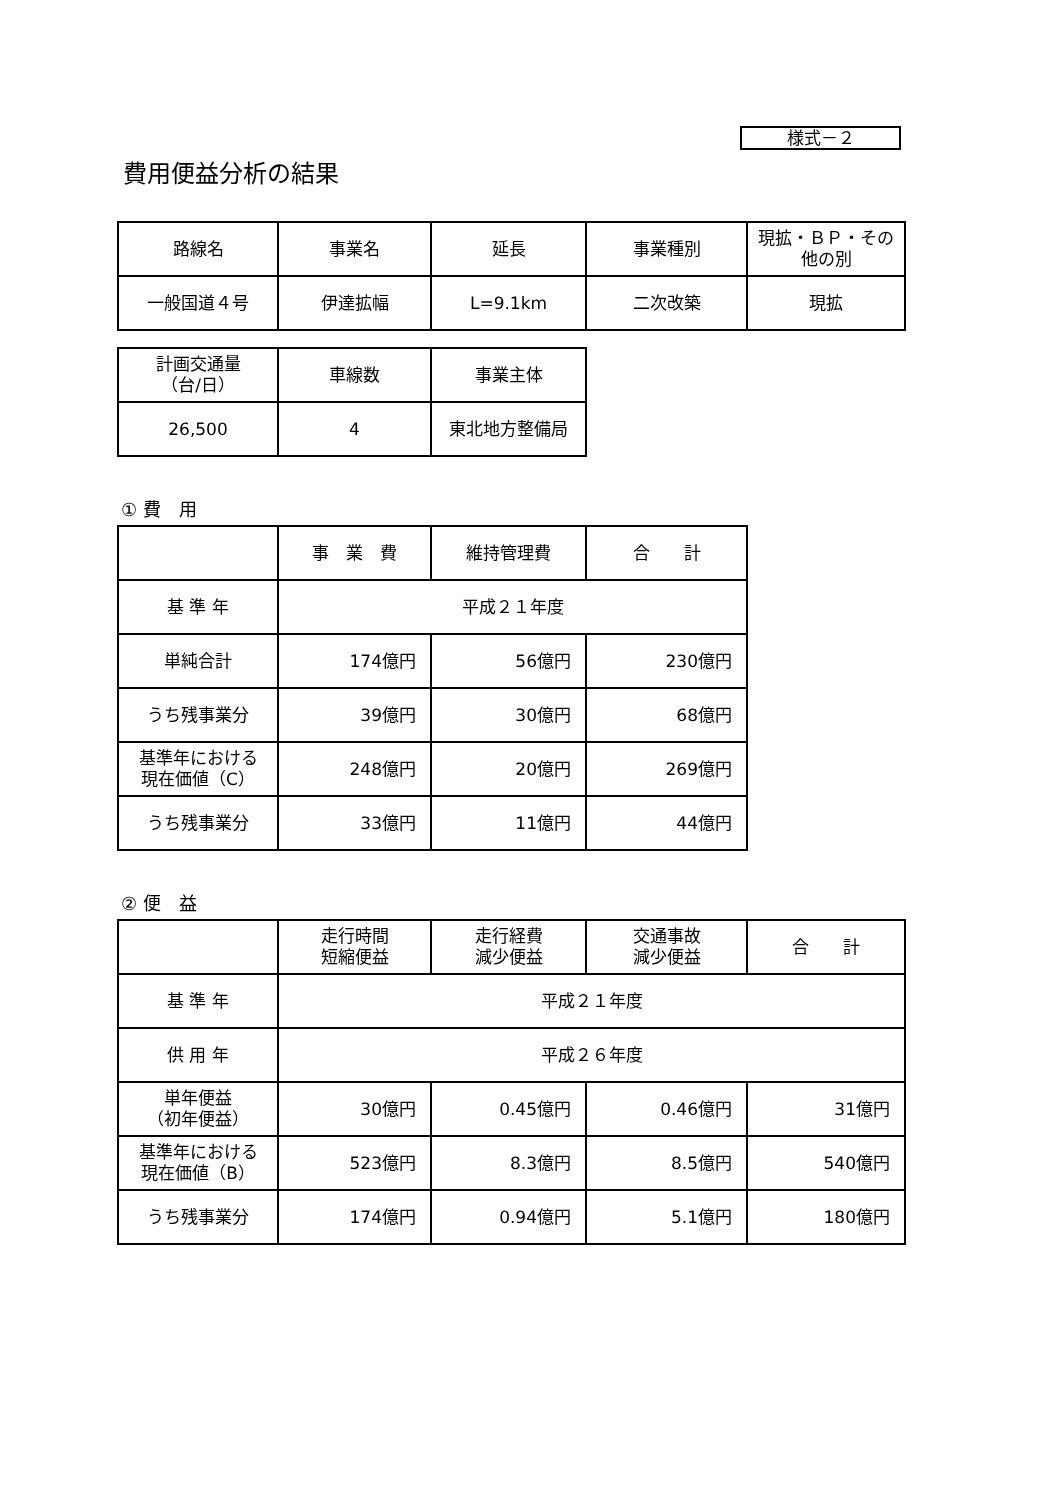様式－２
費用便益分析の結果
| 路線名 | 事業名 | 延長 | 事業種別 | 現拡・ＢＰ・その他の別 |
| --- | --- | --- | --- | --- |
| 一般国道４号 | 伊達拡幅 | L=9.1km | 二次改築 | 現拡 |
| 計画交通量 （台/日） | 車線数 | 事業主体 |
| --- | --- | --- |
| 26,500 | 4 | 東北地方整備局 |
① 費　用
| | 事 業 費 | 維持管理費 | 合 計 |
| --- | --- | --- | --- |
| 基 準 年 | 平成２１年度 | | |
| 単純合計 | 174億円 | 56億円 | 230億円 |
| うち残事業分 | 39億円 | 30億円 | 68億円 |
| 基準年における 現在価値（C） | 248億円 | 20億円 | 269億円 |
| うち残事業分 | 33億円 | 11億円 | 44億円 |
② 便　益
| | 走行時間 短縮便益 | 走行経費 減少便益 | 交通事故 減少便益 | 合 計 |
| --- | --- | --- | --- | --- |
| 基 準 年 | 平成２１年度 | | | |
| 供 用 年 | 平成２６年度 | | | |
| 単年便益 （初年便益） | 30億円 | 0.45億円 | 0.46億円 | 31億円 |
| 基準年における 現在価値（B） | 523億円 | 8.3億円 | 8.5億円 | 540億円 |
| うち残事業分 | 174億円 | 0.94億円 | 5.1億円 | 180億円 |